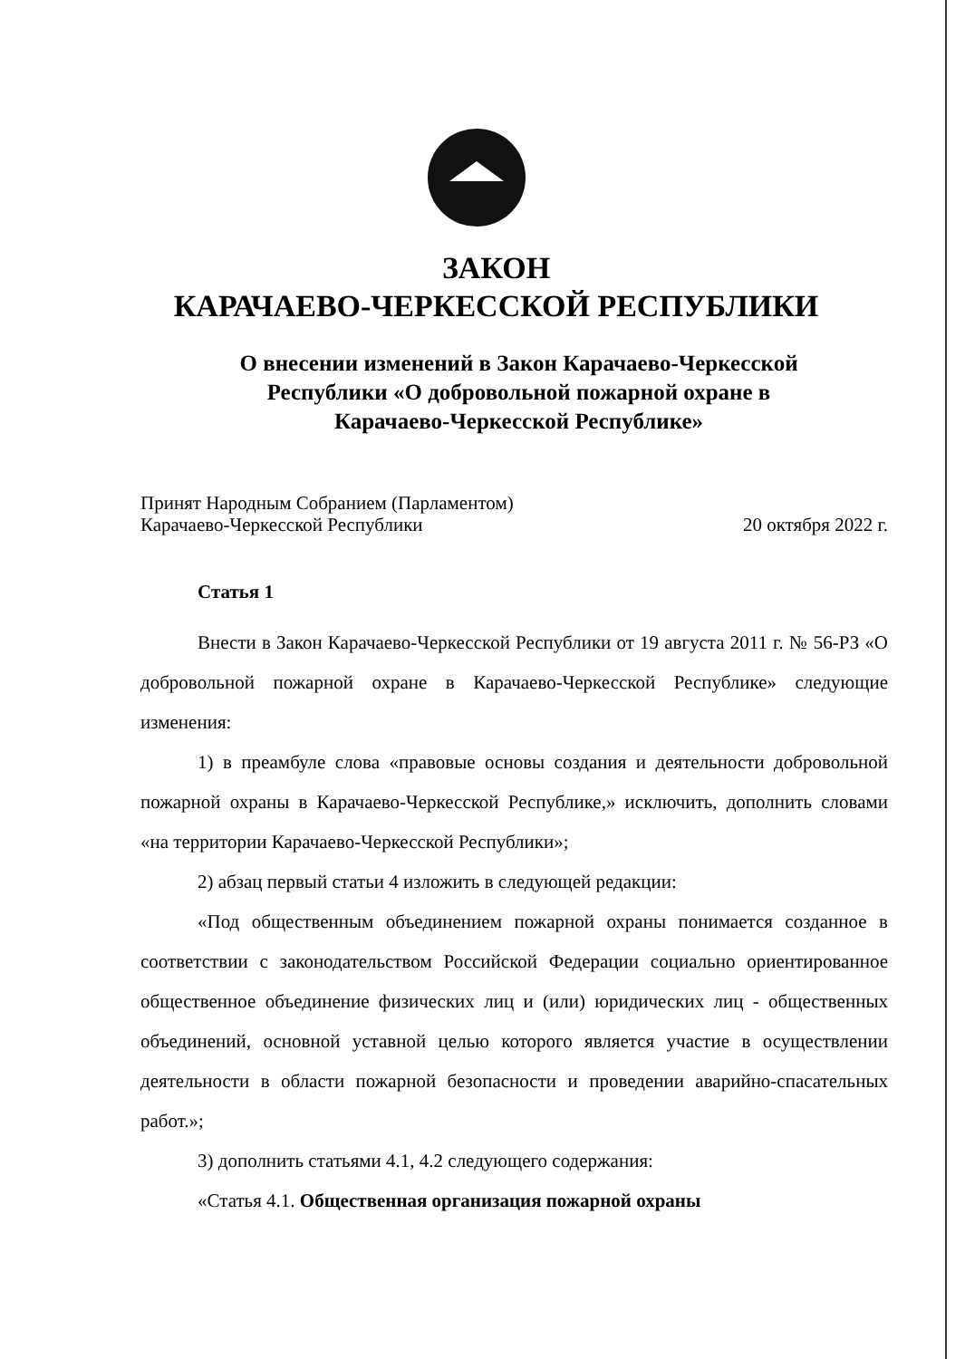ЗАКОН
КАРАЧАЕВО-ЧЕРКЕССКОЙ РЕСПУБЛИКИ
О внесении изменений в Закон Карачаево-Черкесской
Республики «О добровольной пожарной охране в
Карачаево-Черкесской Республике»
Принят Народным Собранием (Парламентом)
Карачаево-Черкесской Республики 20 октября 2022 г.
Статья 1
Внести в Закон Карачаево-Черкесской Республики от 19 августа 2011 г. № 56-РЗ «О добровольной пожарной охране в Карачаево-Черкесской Республике» следующие изменения:
1) в преамбуле слова «правовые основы создания и деятельности добровольной пожарной охраны в Карачаево-Черкесской Республике,» исключить, дополнить словами «на территории Карачаево-Черкесской Республики»;
2) абзац первый статьи 4 изложить в следующей редакции:
«Под общественным объединением пожарной охраны понимается созданное в соответствии с законодательством Российской Федерации социально ориентированное общественное объединение физических лиц и (или) юридических лиц - общественных объединений, основной уставной целью которого является участие в осуществлении деятельности в области пожарной безопасности и проведении аварийно-спасательных работ.»;
3) дополнить статьями 4.1, 4.2 следующего содержания:
«Статья 4.1. Общественная организация пожарной охраны